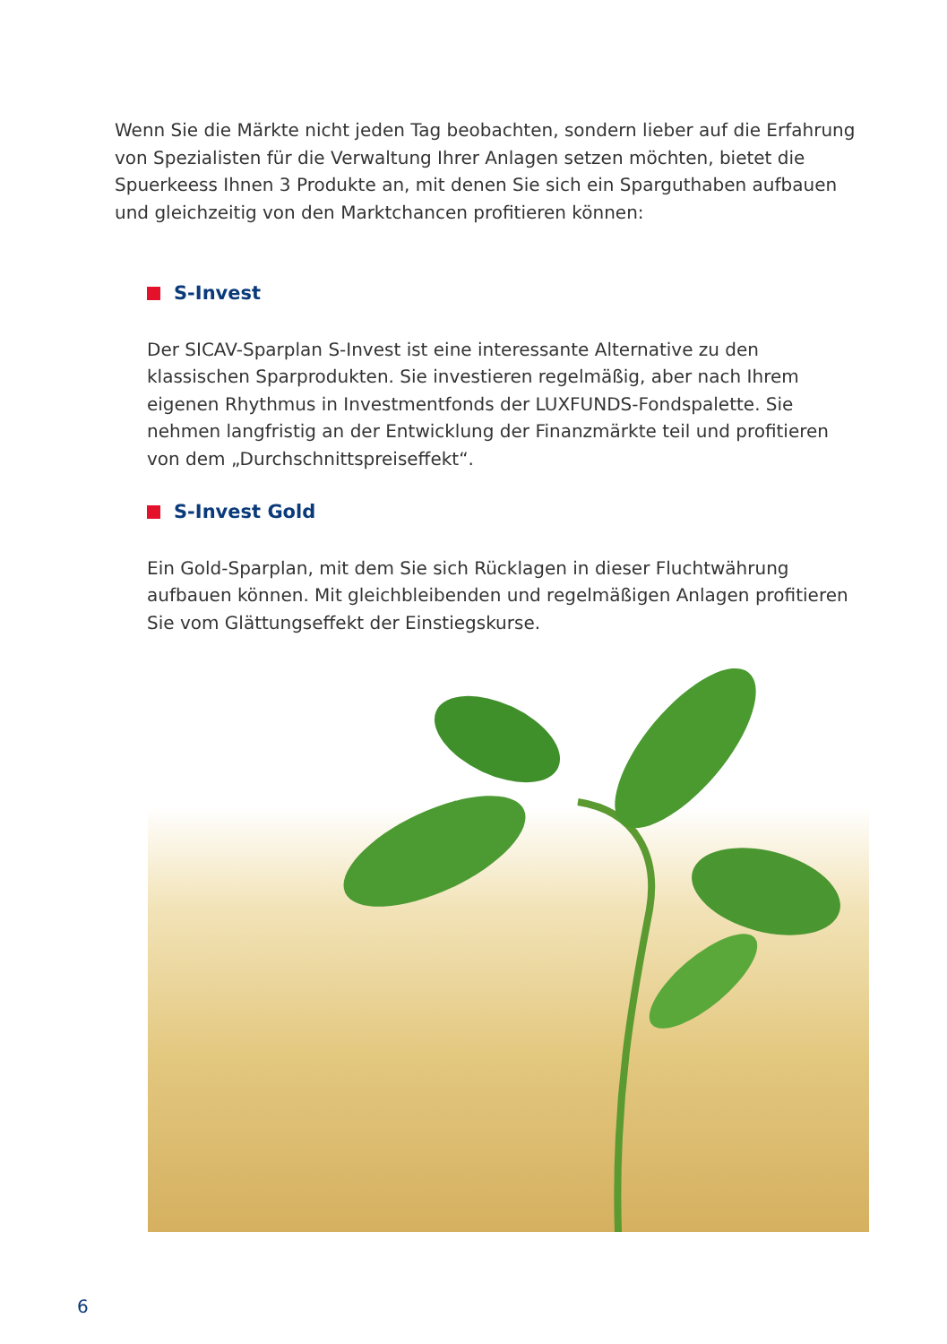Wenn Sie die Märkte nicht jeden Tag beobachten, sondern lieber auf die Erfahrung von Spezialisten für die Verwaltung Ihrer Anlagen setzen möchten, bietet die Spuerkeess Ihnen 3 Produkte an, mit denen Sie sich ein Sparguthaben aufbauen und gleichzeitig von den Marktchancen profitieren können:
S-Invest
Der SICAV-Sparplan S-Invest ist eine interessante Alternative zu den klassischen Sparprodukten. Sie investieren regelmäßig, aber nach Ihrem eigenen Rhythmus in Investmentfonds der LUXFUNDS-Fondspalette. Sie nehmen langfristig an der Entwicklung der Finanzmärkte teil und profitieren von dem „Durchschnittspreiseffekt“.
S-Invest Gold
Ein Gold-Sparplan, mit dem Sie sich Rücklagen in dieser Fluchtwährung aufbauen können. Mit gleichbleibenden und regelmäßigen Anlagen profitieren Sie vom Glättungseffekt der Einstiegskurse.
6